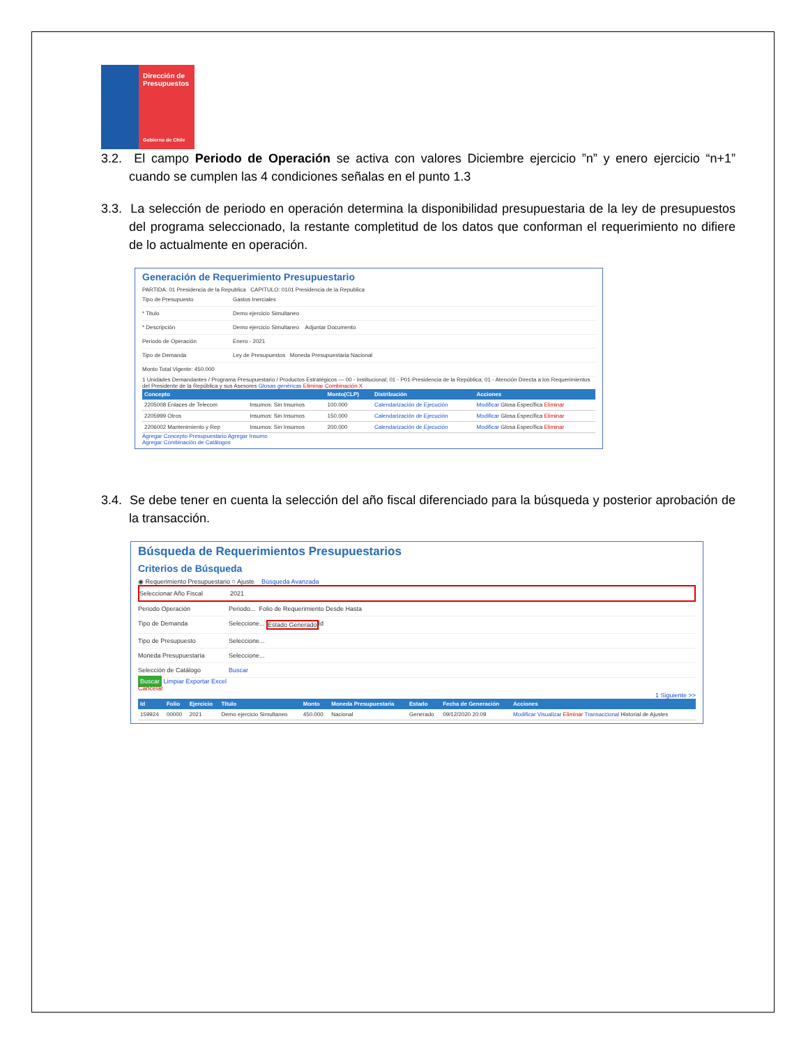Dirección de Presupuestos
Gobierno de Chile
3.2. El campo Periodo de Operación se activa con valores Diciembre ejercicio ”n” y enero ejercicio “n+1” cuando se cumplen las 4 condiciones señalas en el punto 1.3
3.3. La selección de periodo en operación determina la disponibilidad presupuestaria de la ley de presupuestos del programa seleccionado, la restante completitud de los datos que conforman el requerimiento no difiere de lo actualmente en operación.
Generación de Requerimiento Presupuestario
PARTIDA: 01 Presidencia de la Republica CAPITULO: 0101 Presidencia de la Republica
Tipo de Presupuesto Gastos Inerciales
* Titulo Demo ejercicio Simultaneo
* Descripción Demo ejercicio Simultaneo Adjuntar Documento
Periodo de Operación Enero - 2021
Tipo de Demanda Ley de Presupuestos Moneda Presupuestaria Nacional
Monto Total Vigente: 450.000
1 Unidades Demandantes / Programa Presupuestario / Productos Estratégicos — 00 - Institucional; 01 - P01-Presidencia de la República; 01 - Atención Directa a los Requerimientos del Presidente de la República y sus Asesores Glosas genéricas Eliminar Combinación X
| Concepto | | Monto(CLP) | Distribución | Acciones |
| --- | --- | --- | --- | --- |
| 2205008 Enlaces de Telecom | Insumos: Sin Insumos | 100.000 | Calendarización de Ejecución | Modificar Glosa Específica Eliminar |
| 2205999 Otros | Insumos: Sin Insumos | 150.000 | Calendarización de Ejecución | Modificar Glosa Específica Eliminar |
| 2206002 Mantenimiento y Rep | Insumos: Sin Insumos | 200.000 | Calendarización de Ejecución | Modificar Glosa Específica Eliminar |
Agregar Concepto Presupuestario Agregar Insumo
Agregar Combinación de Catálogos
3.4. Se debe tener en cuenta la selección del año fiscal diferenciado para la búsqueda y posterior aprobación de la transacción.
Búsqueda de Requerimientos Presupuestarios
Criterios de Búsqueda
◉ Requerimiento Presupuestario ○ Ajuste Búsqueda Avanzada
Seleccionar Año Fiscal 2021
Periodo Operación Periodo... Folio de Requerimiento Desde Hasta
Tipo de Demanda Seleccione... Estado Generado Id
Tipo de Presupuesto Seleccione...
Moneda Presupuestaria Seleccione...
Selección de Catálogo Buscar
Buscar Limpiar Exportar Excel
Cancelar
1 Siguiente >>
| Id | Folio | Ejercicio | Título | Monto | Moneda Presupuestaria | Estado | Fecha de Generación | Acciones |
| --- | --- | --- | --- | --- | --- | --- | --- | --- |
| 159924 | 00000 | 2021 | Demo ejercicio Simultaneo | 450.000 | Nacional | Generado | 09/12/2020 20:09 | Modificar Visualizar Eliminar Transaccional Historial de Ajustes |